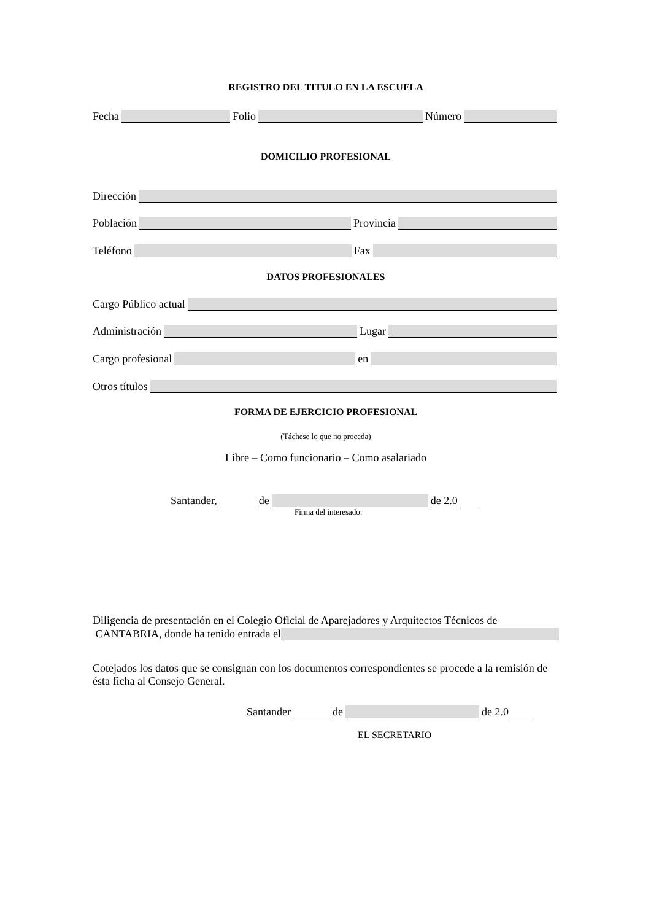REGISTRO DEL TITULO EN LA ESCUELA
Fecha Folio Número
DOMICILIO PROFESIONAL
Dirección
Población Provincia
Teléfono Fax
DATOS PROFESIONALES
Cargo Público actual
Administración Lugar
Cargo profesional en
Otros títulos
FORMA DE EJERCICIO PROFESIONAL
(Táchese lo que no proceda)
Libre – Como funcionario – Como asalariado
Santander, de de 2.0
Firma del interesado:
Diligencia de presentación en el Colegio Oficial de Aparejadores y Arquitectos Técnicos de
CANTABRIA, donde ha tenido entrada el
Cotejados los datos que se consignan con los documentos correspondientes se procede a la remisión de ésta ficha al Consejo General.
Santander de de 2.0
EL SECRETARIO